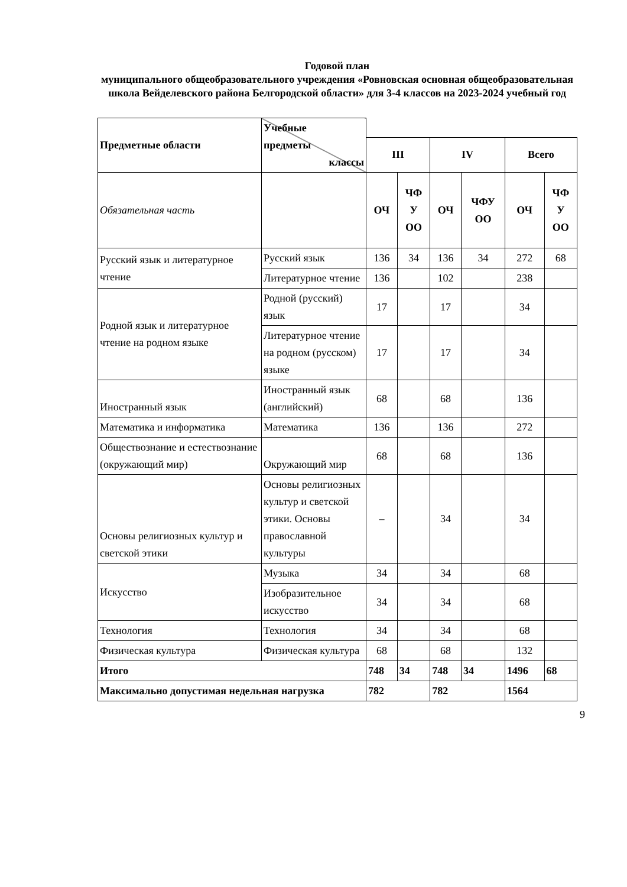Годовой план
муниципального общеобразовательного учреждения «Ровновская основная общеобразовательная школа Вейделевского района Белгородской области» для 3-4 классов на 2023-2024 учебный год
| Предметные области | Учебные предметы классы | | | | | | |
| | | III | | IV | | Всего | |
| Обязательная часть | | ОЧ | ЧФ У ОО | ОЧ | ЧФУ ОО | ОЧ | ЧФ У ОО |
| Русский язык и литературное чтение | Русский язык | 136 | 34 | 136 | 34 | 272 | 68 |
| | Литературное чтение | 136 | | 102 | | 238 | |
| Родной язык и литературное чтение на родном языке | Родной (русский) язык | 17 | | 17 | | 34 | |
| | Литературное чтение на родном (русском) языке | 17 | | 17 | | 34 | |
| Иностранный язык | Иностранный язык (английский) | 68 | | 68 | | 136 | |
| Математика и информатика | Математика | 136 | | 136 | | 272 | |
| Обществознание и естествознание (окружающий мир) | Окружающий мир | 68 | | 68 | | 136 | |
| Основы религиозных культур и светской этики | Основы религиозных культур и светской этики. Основы православной культуры | – | | 34 | | 34 | |
| Искусство | Музыка | 34 | | 34 | | 68 | |
| | Изобразительное искусство | 34 | | 34 | | 68 | |
| Технология | Технология | 34 | | 34 | | 68 | |
| Физическая культура | Физическая культура | 68 | | 68 | | 132 | |
| Итого | | 748 | 34 | 748 | 34 | 1496 | 68 |
| Максимально допустимая недельная нагрузка | | 782 | | 782 | | 1564 | |
9